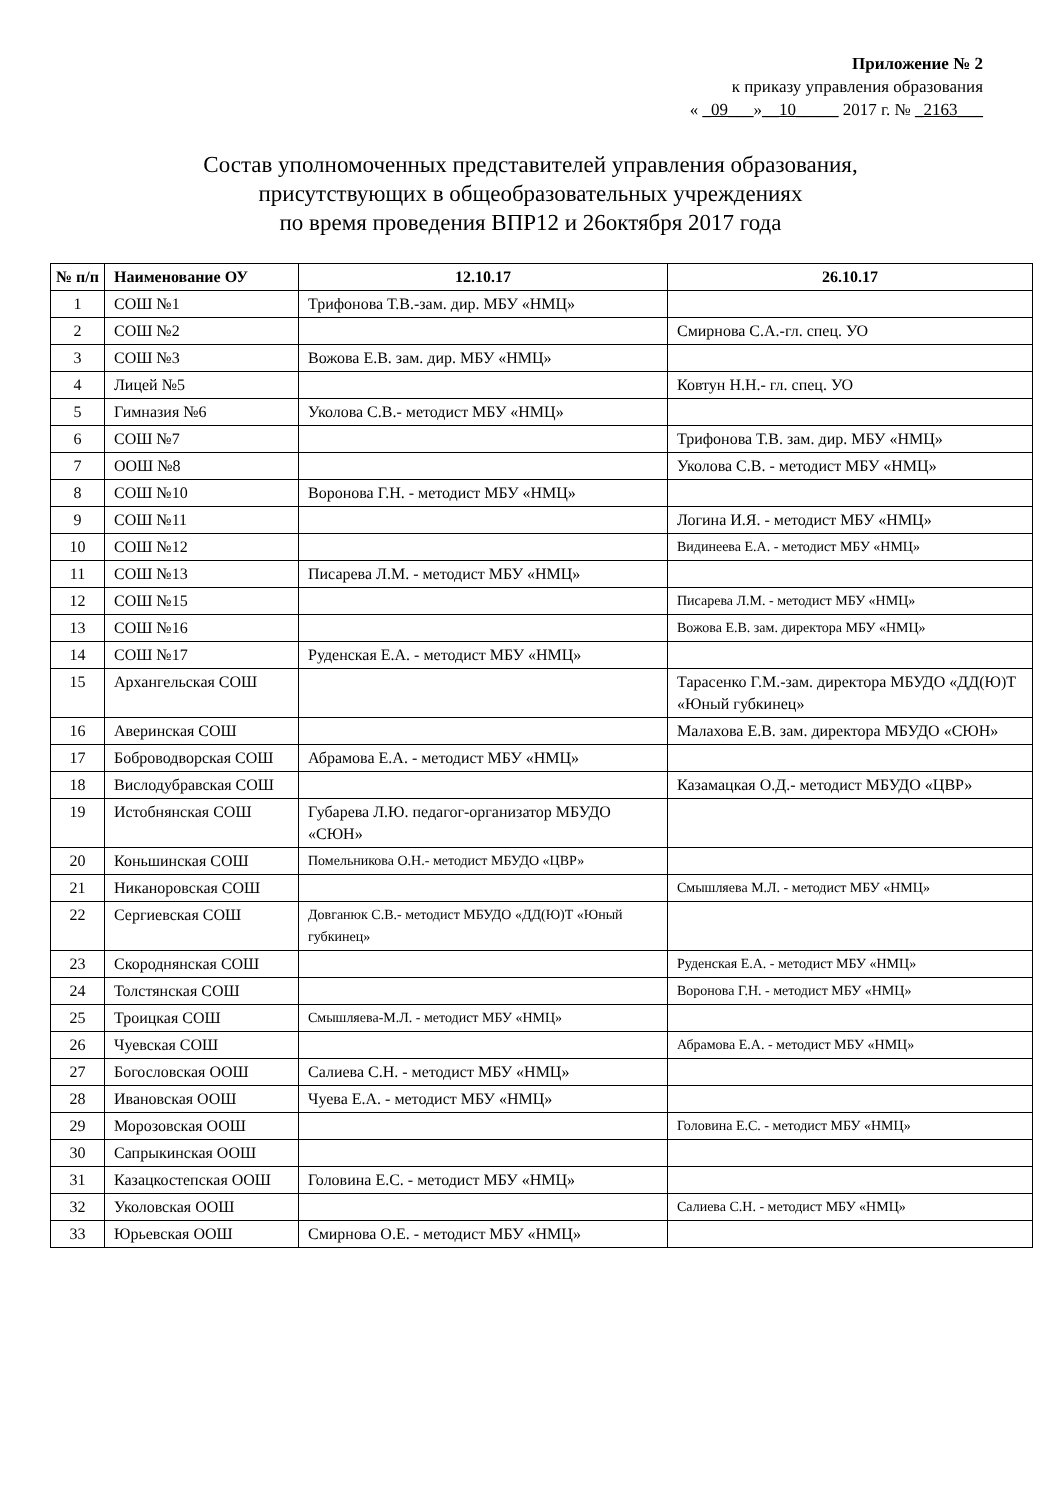Приложение № 2
к приказу управления образования
« _09___»__10_____ 2017 г. № _2163___
Состав уполномоченных представителей управления образования,
присутствующих в общеобразовательных учреждениях
по время проведения ВПР12 и 26октября 2017 года
| № п/п | Наименование ОУ | 12.10.17 | 26.10.17 |
| --- | --- | --- | --- |
| 1 | СОШ №1 | Трифонова Т.В.-зам. дир. МБУ «НМЦ» | |
| 2 | СОШ №2 | | Смирнова С.А.-гл. спец. УО |
| 3 | СОШ №3 | Вожова Е.В. зам. дир. МБУ «НМЦ» | |
| 4 | Лицей №5 | | Ковтун Н.Н.- гл. спец. УО |
| 5 | Гимназия №6 | Уколова С.В.- методист МБУ «НМЦ» | |
| 6 | СОШ №7 | | Трифонова Т.В. зам. дир. МБУ «НМЦ» |
| 7 | ООШ №8 | | Уколова С.В. - методист МБУ «НМЦ» |
| 8 | СОШ №10 | Воронова Г.Н. - методист МБУ «НМЦ» | |
| 9 | СОШ №11 | | Логина И.Я. - методист МБУ «НМЦ» |
| 10 | СОШ №12 | | Видинеева Е.А. - методист МБУ «НМЦ» |
| 11 | СОШ №13 | Писарева Л.М. - методист МБУ «НМЦ» | |
| 12 | СОШ №15 | | Писарева Л.М. - методист МБУ «НМЦ» |
| 13 | СОШ №16 | | Вожова Е.В. зам. директора МБУ «НМЦ» |
| 14 | СОШ №17 | Руденская Е.А. - методист МБУ «НМЦ» | |
| 15 | Архангельская СОШ | | Тарасенко Г.М.-зам. директора МБУДО «ДД(Ю)Т «Юный губкинец» |
| 16 | Аверинская СОШ | | Малахова Е.В. зам. директора МБУДО «СЮН» |
| 17 | Боброводворская СОШ | Абрамова Е.А. - методист МБУ «НМЦ» | |
| 18 | Вислодубравская СОШ | | Казамацкая О.Д.- методист МБУДО «ЦВР» |
| 19 | Истобнянская СОШ | Губарева Л.Ю. педагог-организатор МБУДО «СЮН» | |
| 20 | Коньшинская СОШ | Помельникова О.Н.- методист МБУДО «ЦВР» | |
| 21 | Никаноровская СОШ | | Смышляева М.Л. - методист МБУ «НМЦ» |
| 22 | Сергиевская СОШ | Довганюк С.В.- методист МБУДО «ДД(Ю)Т «Юный губкинец» | |
| 23 | Скороднянская СОШ | | Руденская Е.А. - методист МБУ «НМЦ» |
| 24 | Толстянская СОШ | | Воронова Г.Н. - методист МБУ «НМЦ» |
| 25 | Троицкая СОШ | Смышляева-М.Л. - методист МБУ «НМЦ» | |
| 26 | Чуевская СОШ | | Абрамова Е.А. - методист МБУ «НМЦ» |
| 27 | Богословская ООШ | Салиева С.Н. - методист МБУ «НМЦ» | |
| 28 | Ивановская ООШ | Чуева Е.А. - методист МБУ «НМЦ» | |
| 29 | Морозовская ООШ | | Головина Е.С. - методист МБУ «НМЦ» |
| 30 | Сапрыкинская ООШ | | |
| 31 | Казацкостепская ООШ | Головина Е.С. - методист МБУ «НМЦ» | |
| 32 | Уколовская ООШ | | Салиева С.Н. - методист МБУ «НМЦ» |
| 33 | Юрьевская ООШ | Смирнова О.Е. - методист МБУ «НМЦ» | |